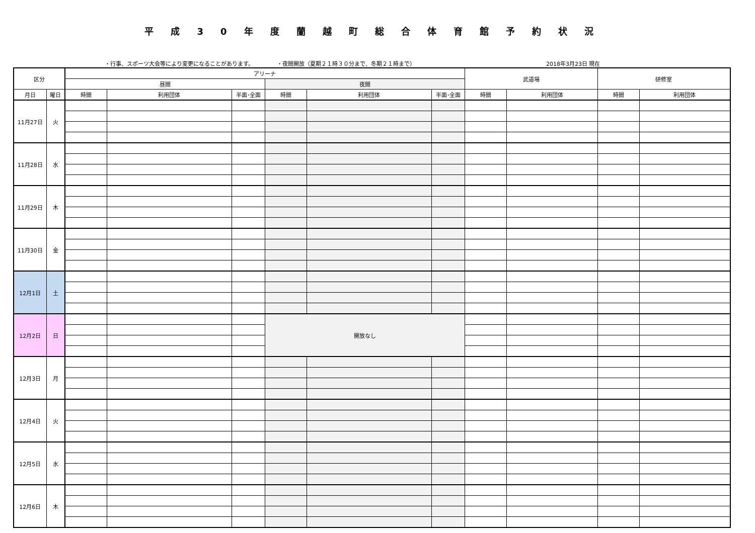平成30年度蘭越町総合体育館予約状況
・行事、スポーツ大会等により変更になることがあります。 ・夜間開放（夏期２１時３０分まで、冬期２１時まで） 2018年3月23日 現在
| 区分 | | アリーナ | | | | | | 武道場 | | 研修室 | |
| --- | --- | --- | --- | --- | --- | --- | --- | --- | --- | --- | --- |
| | | 昼間 | | | 夜間 | | | | | | |
| 月日 | 曜日 | 時間 | 利用団体 | 半面･全面 | 時間 | 利用団体 | 半面･全面 | 時間 | 利用団体 | 時間 | 利用団体 |
| 11月27日 | 火 | | | | | | | | | | |
| 11月28日 | 水 | | | | | | | | | | |
| 11月29日 | 木 | | | | | | | | | | |
| 11月30日 | 金 | | | | | | | | | | |
| 12月1日 | 土 | | | | | | | | | | |
| 12月2日 | 日 | | | | 開放なし | | | | | | |
| 12月3日 | 月 | | | | | | | | | | |
| 12月4日 | 火 | | | | | | | | | | |
| 12月5日 | 水 | | | | | | | | | | |
| 12月6日 | 木 | | | | | | | | | | |